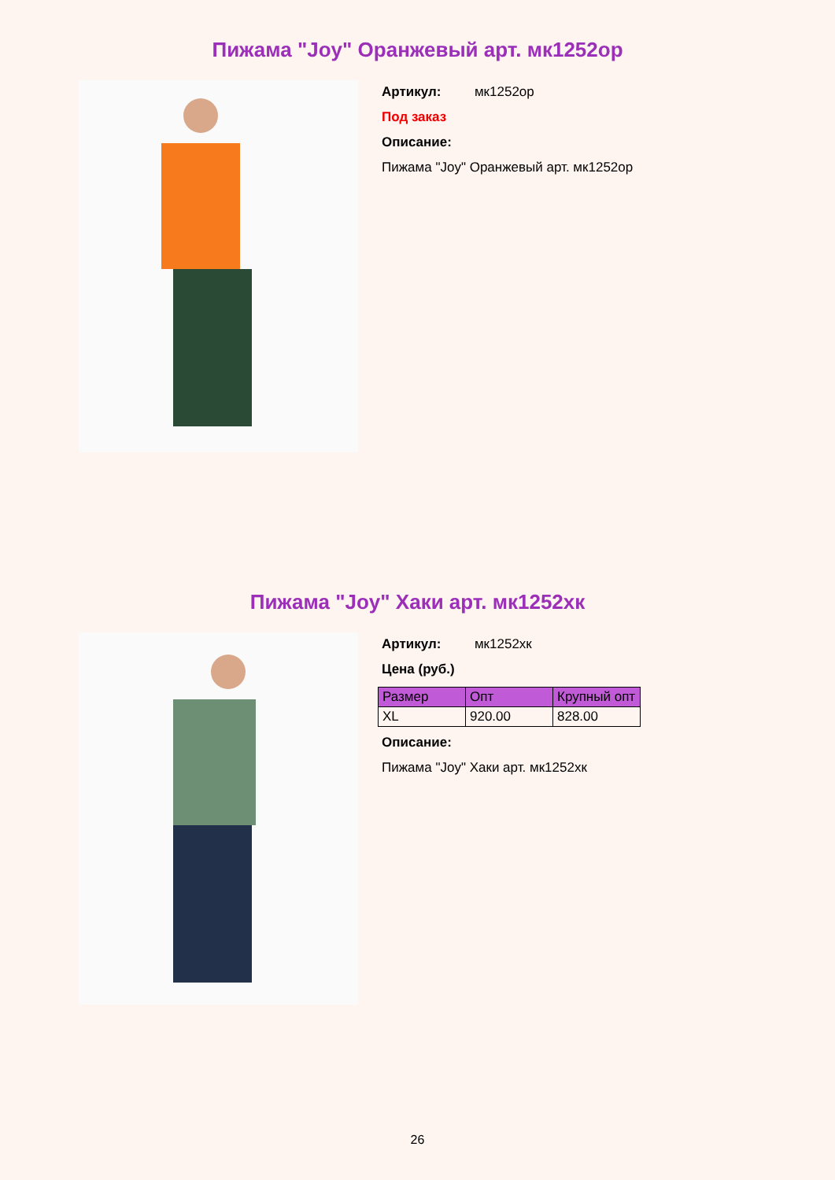Пижама "Joy" Оранжевый арт. мк1252ор
Артикул: мк1252ор
Под заказ
Описание:
Пижама "Joy" Оранжевый арт. мк1252ор
Пижама "Joy" Хаки арт. мк1252хк
Артикул: мк1252хк
Цена (руб.)
| Размер | Опт | Крупный опт |
| --- | --- | --- |
| XL | 920.00 | 828.00 |
Описание:
Пижама "Joy" Хаки арт. мк1252хк
26